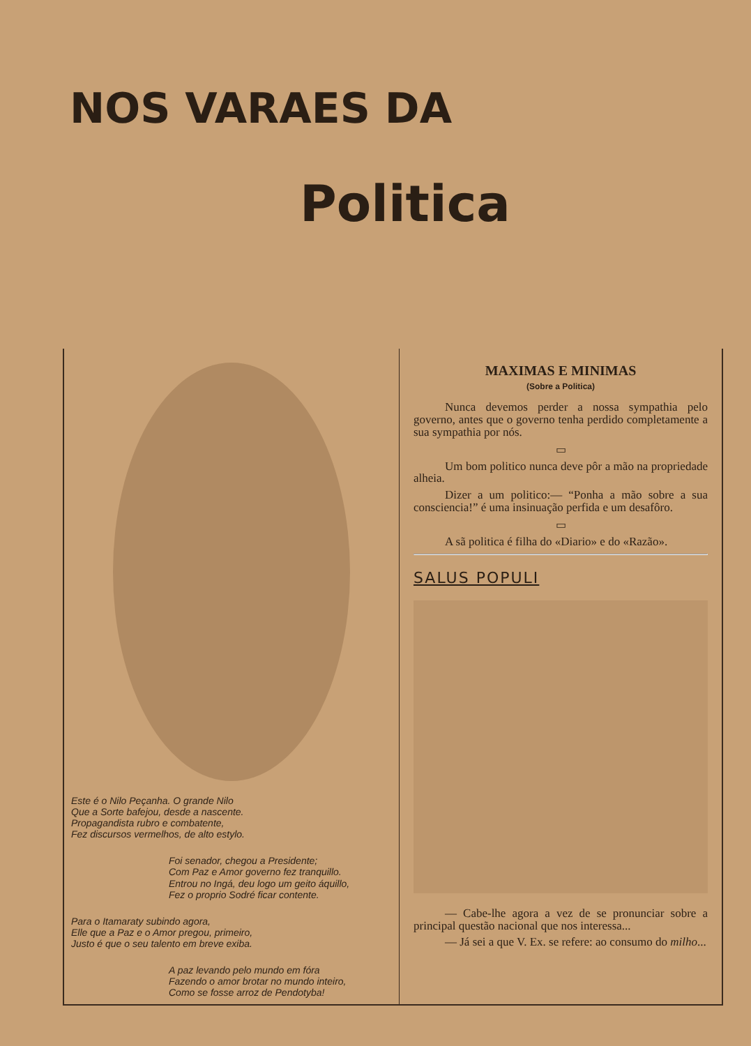NOS VARAES DA
Politica
Este é o Nilo Peçanha. O grande Nilo
Que a Sorte bafejou, desde a nascente.
Propagandista rubro e combatente,
Fez discursos vermelhos, de alto estylo.
Foi senador, chegou a Presidente;
Com Paz e Amor governo fez tranquillo.
Entrou no Ingá, deu logo um geito áquillo,
Fez o proprio Sodré ficar contente.
Para o Itamaraty subindo agora,
Elle que a Paz e o Amor pregou, primeiro,
Justo é que o seu talento em breve exiba.
A paz levando pelo mundo em fóra
Fazendo o amor brotar no mundo inteiro,
Como se fosse arroz de Pendotyba!
MAXIMAS E MINIMAS
(Sobre a Politica)
Nunca devemos perder a nossa sympathia pelo governo, antes que o governo tenha perdido completamente a sua sympathia por nós.
▭
Um bom politico nunca deve pôr a mão na propriedade alheia.
Dizer a um politico:— “Ponha a mão sobre a sua consciencia!” é uma insinuação perfida e um desafôro.
▭
A sã politica é filha do «Diario» e do «Razão».
SALUS POPULI
— Cabe-lhe agora a vez de se pronunciar sobre a principal questão nacional que nos interessa...
— Já sei a que V. Ex. se refere: ao consumo do milho...